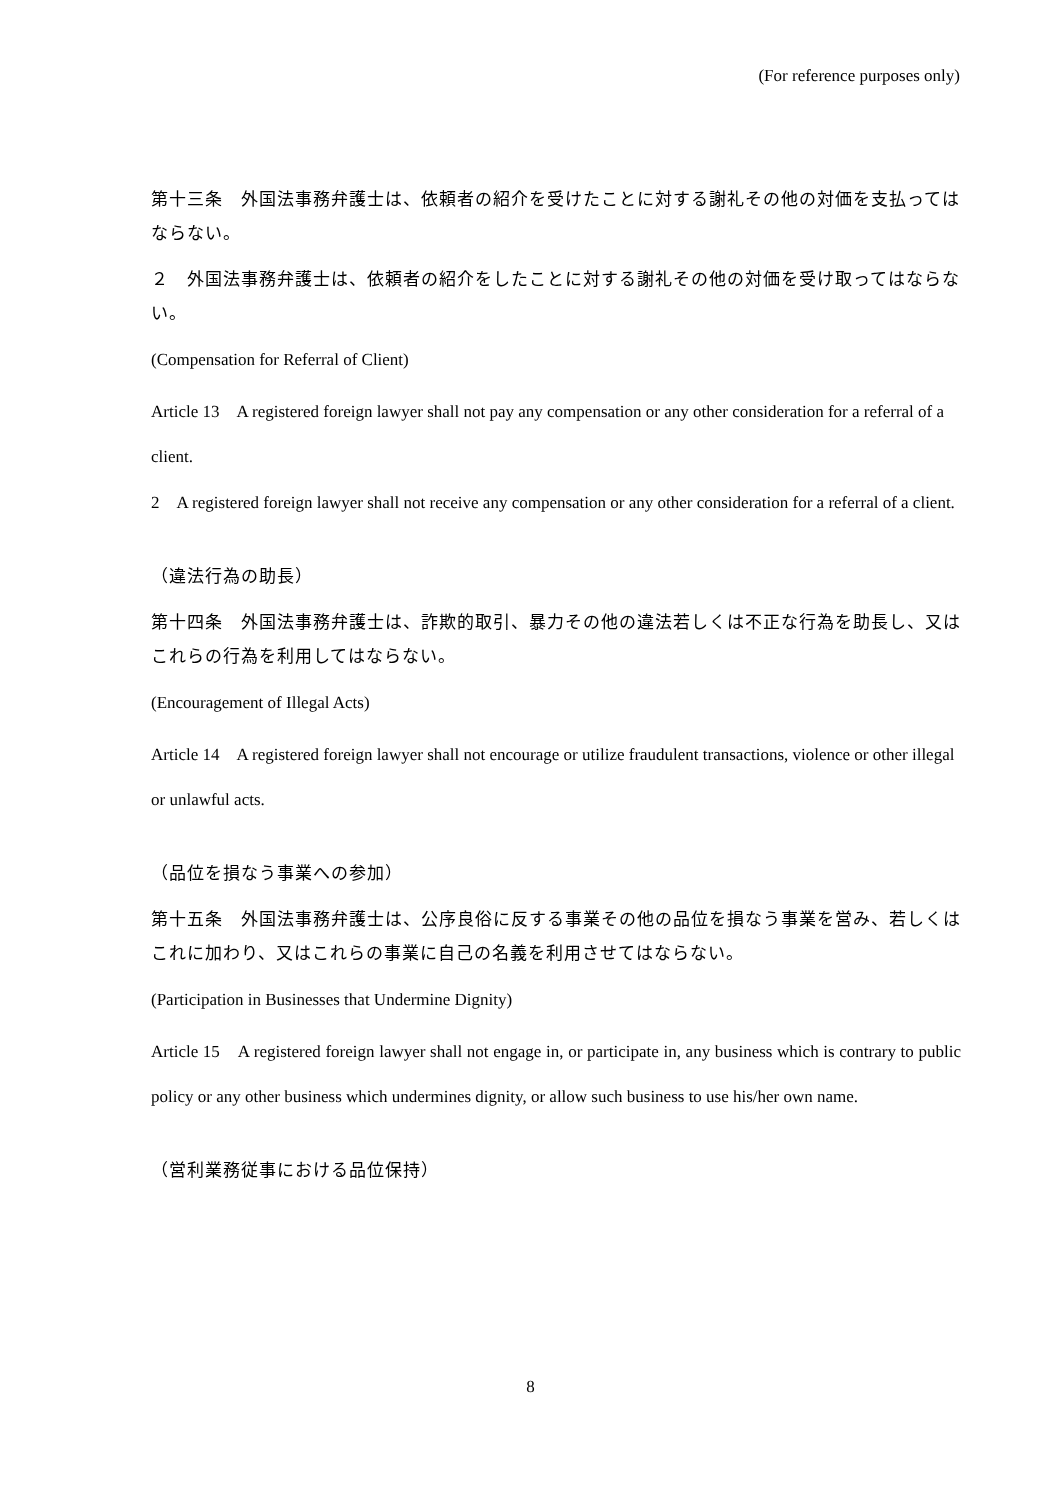(For reference purposes only)
第十三条　外国法事務弁護士は、依頼者の紹介を受けたことに対する謝礼その他の対価を支払ってはならない。
２　外国法事務弁護士は、依頼者の紹介をしたことに対する謝礼その他の対価を受け取ってはならない。
(Compensation for Referral of Client)
Article 13　A registered foreign lawyer shall not pay any compensation or any other consideration for a referral of a client.
2　A registered foreign lawyer shall not receive any compensation or any other consideration for a referral of a client.
（違法行為の助長）
第十四条　外国法事務弁護士は、詐欺的取引、暴力その他の違法若しくは不正な行為を助長し、又はこれらの行為を利用してはならない。
(Encouragement of Illegal Acts)
Article 14　A registered foreign lawyer shall not encourage or utilize fraudulent transactions, violence or other illegal or unlawful acts.
（品位を損なう事業への参加）
第十五条　外国法事務弁護士は、公序良俗に反する事業その他の品位を損なう事業を営み、若しくはこれに加わり、又はこれらの事業に自己の名義を利用させてはならない。
(Participation in Businesses that Undermine Dignity)
Article 15　A registered foreign lawyer shall not engage in, or participate in, any business which is contrary to public policy or any other business which undermines dignity, or allow such business to use his/her own name.
（営利業務従事における品位保持）
8